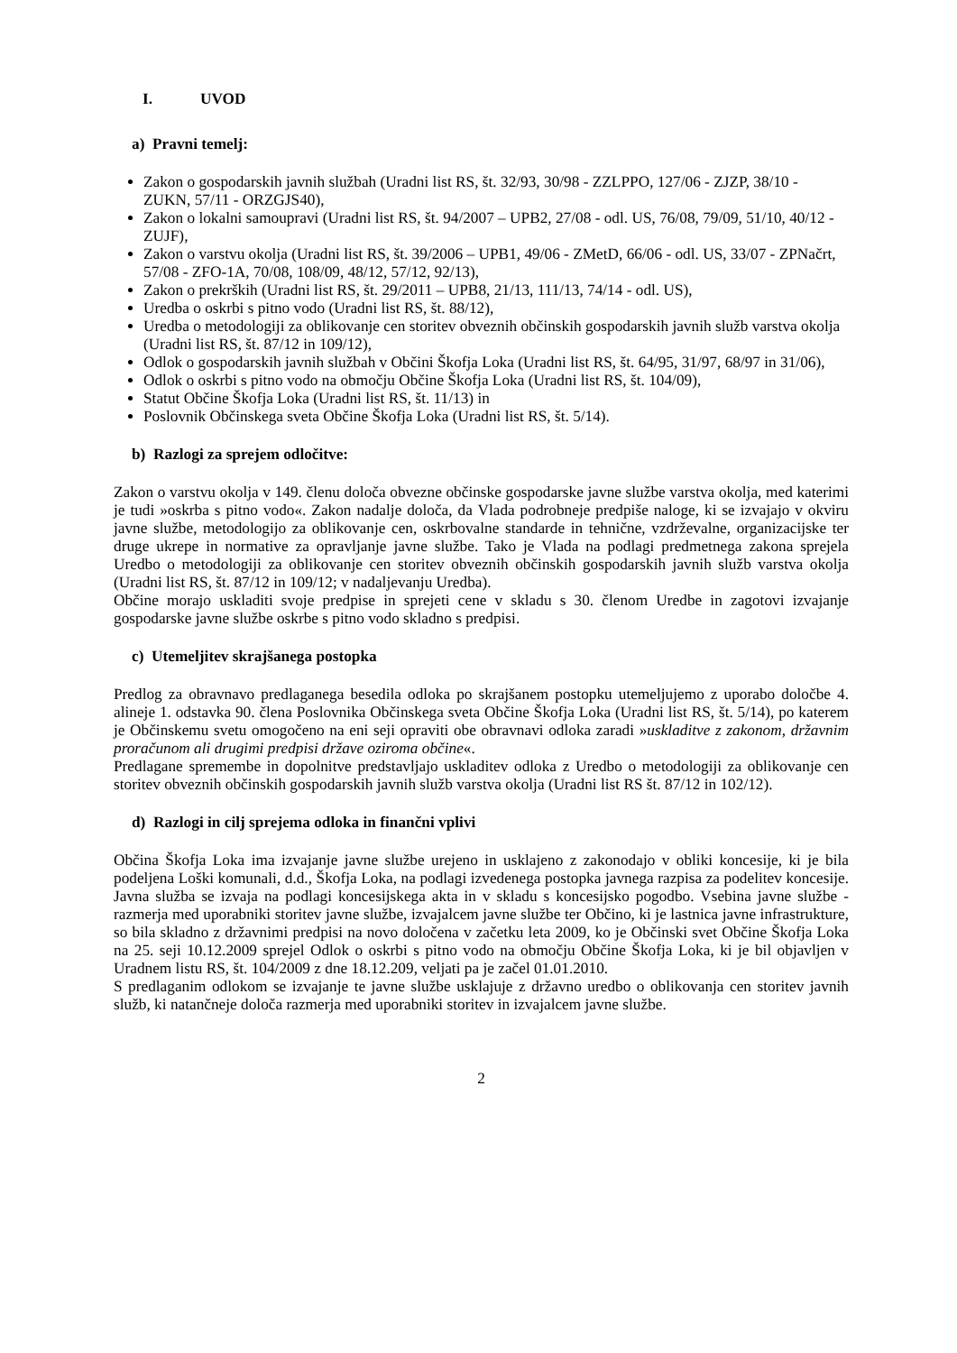I. UVOD
a) Pravni temelj:
Zakon o gospodarskih javnih službah (Uradni list RS, št. 32/93, 30/98 - ZZLPPO, 127/06 - ZJZP, 38/10 - ZUKN, 57/11 - ORZGJS40),
Zakon o lokalni samoupravi (Uradni list RS, št. 94/2007 – UPB2, 27/08 - odl. US, 76/08, 79/09, 51/10, 40/12 - ZUJF),
Zakon o varstvu okolja (Uradni list RS, št. 39/2006 – UPB1, 49/06 - ZMetD, 66/06 - odl. US, 33/07 - ZPNačrt, 57/08 - ZFO-1A, 70/08, 108/09, 48/12, 57/12, 92/13),
Zakon o prekrških (Uradni list RS, št. 29/2011 – UPB8, 21/13, 111/13, 74/14 - odl. US),
Uredba o oskrbi s pitno vodo (Uradni list RS, št. 88/12),
Uredba o metodologiji za oblikovanje cen storitev obveznih občinskih gospodarskih javnih služb varstva okolja (Uradni list RS, št. 87/12 in 109/12),
Odlok o gospodarskih javnih službah v Občini Škofja Loka (Uradni list RS, št. 64/95, 31/97, 68/97 in 31/06),
Odlok o oskrbi s pitno vodo na območju Občine Škofja Loka (Uradni list RS, št. 104/09),
Statut Občine Škofja Loka (Uradni list RS, št. 11/13) in
Poslovnik Občinskega sveta Občine Škofja Loka (Uradni list RS, št. 5/14).
b) Razlogi za sprejem odločitve:
Zakon o varstvu okolja v 149. členu določa obvezne občinske gospodarske javne službe varstva okolja, med katerimi je tudi »oskrba s pitno vodo«. Zakon nadalje določa, da Vlada podrobneje predpiše naloge, ki se izvajajo v okviru javne službe, metodologijo za oblikovanje cen, oskrbovalne standarde in tehnične, vzdrževalne, organizacijske ter druge ukrepe in normative za opravljanje javne službe. Tako je Vlada na podlagi predmetnega zakona sprejela Uredbo o metodologiji za oblikovanje cen storitev obveznih občinskih gospodarskih javnih služb varstva okolja (Uradni list RS, št. 87/12 in 109/12; v nadaljevanju Uredba).
Občine morajo uskladiti svoje predpise in sprejeti cene v skladu s 30. členom Uredbe in zagotovi izvajanje gospodarske javne službe oskrbe s pitno vodo skladno s predpisi.
c) Utemeljitev skrajšanega postopka
Predlog za obravnavo predlaganega besedila odloka po skrajšanem postopku utemeljujemo z uporabo določbe 4. alineje 1. odstavka 90. člena Poslovnika Občinskega sveta Občine Škofja Loka (Uradni list RS, št. 5/14), po katerem je Občinskemu svetu omogočeno na eni seji opraviti obe obravnavi odloka zaradi »uskladitve z zakonom, državnim proračunom ali drugimi predpisi države oziroma občine«.
Predlagane spremembe in dopolnitve predstavljajo uskladitev odloka z Uredbo o metodologiji za oblikovanje cen storitev obveznih občinskih gospodarskih javnih služb varstva okolja (Uradni list RS št. 87/12 in 102/12).
d) Razlogi in cilj sprejema odloka in finančni vplivi
Občina Škofja Loka ima izvajanje javne službe urejeno in usklajeno z zakonodajo v obliki koncesije, ki je bila podeljena Loški komunali, d.d., Škofja Loka, na podlagi izvedenega postopka javnega razpisa za podelitev koncesije. Javna služba se izvaja na podlagi koncesijskega akta in v skladu s koncesijsko pogodbo. Vsebina javne službe - razmerja med uporabniki storitev javne službe, izvajalcem javne službe ter Občino, ki je lastnica javne infrastrukture, so bila skladno z državnimi predpisi na novo določena v začetku leta 2009, ko je Občinski svet Občine Škofja Loka na 25. seji 10.12.2009 sprejel Odlok o oskrbi s pitno vodo na območju Občine Škofja Loka, ki je bil objavljen v Uradnem listu RS, št. 104/2009 z dne 18.12.209, veljati pa je začel 01.01.2010.
S predlaganim odlokom se izvajanje te javne službe usklajuje z državno uredbo o oblikovanja cen storitev javnih služb, ki natančneje določa razmerja med uporabniki storitev in izvajalcem javne službe.
2